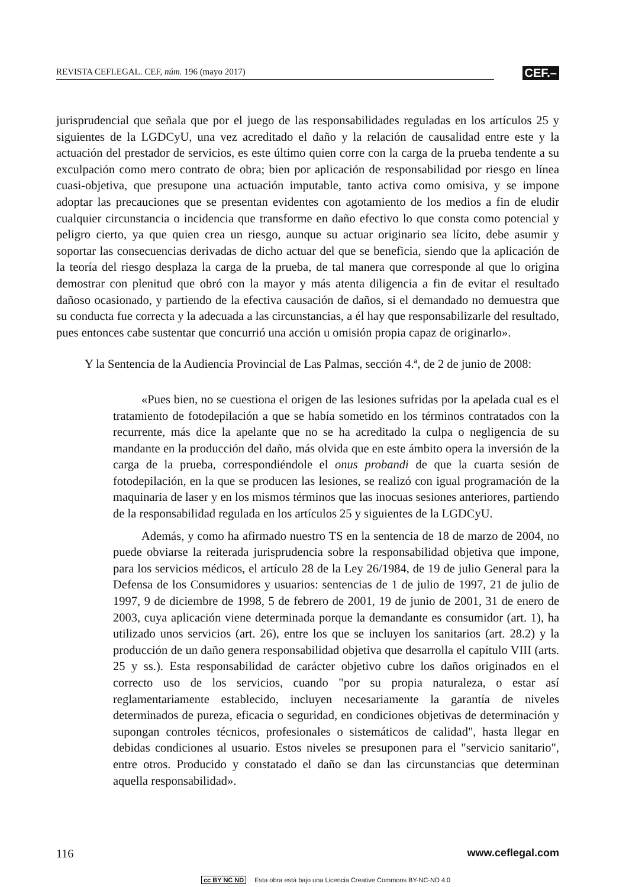REVISTA CEFLEGAL. CEF, núm. 196 (mayo 2017)
CEF.–
jurisprudencial que señala que por el juego de las responsabilidades reguladas en los artículos 25 y siguientes de la LGDCyU, una vez acreditado el daño y la relación de causalidad entre este y la actuación del prestador de servicios, es este último quien corre con la carga de la prueba tendente a su exculpación como mero contrato de obra; bien por aplicación de responsabilidad por riesgo en línea cuasi-objetiva, que presupone una actuación imputable, tanto activa como omisiva, y se impone adoptar las precauciones que se presentan evidentes con agotamiento de los medios a fin de eludir cualquier circunstancia o incidencia que transforme en daño efectivo lo que consta como potencial y peligro cierto, ya que quien crea un riesgo, aunque su actuar originario sea lícito, debe asumir y soportar las consecuencias derivadas de dicho actuar del que se beneficia, siendo que la aplicación de la teoría del riesgo desplaza la carga de la prueba, de tal manera que corresponde al que lo origina demostrar con plenitud que obró con la mayor y más atenta diligencia a fin de evitar el resultado dañoso ocasionado, y partiendo de la efectiva causación de daños, si el demandado no demuestra que su conducta fue correcta y la adecuada a las circunstancias, a él hay que responsabilizarle del resultado, pues entonces cabe sustentar que concurrió una acción u omisión propia capaz de originarlo».
Y la Sentencia de la Audiencia Provincial de Las Palmas, sección 4.ª, de 2 de junio de 2008:
«Pues bien, no se cuestiona el origen de las lesiones sufridas por la apelada cual es el tratamiento de fotodepilación a que se había sometido en los términos contratados con la recurrente, más dice la apelante que no se ha acreditado la culpa o negligencia de su mandante en la producción del daño, más olvida que en este ámbito opera la inversión de la carga de la prueba, correspondiéndole el onus probandi de que la cuarta sesión de fotodepilación, en la que se producen las lesiones, se realizó con igual programación de la maquinaria de laser y en los mismos términos que las inocuas sesiones anteriores, partiendo de la responsabilidad regulada en los artículos 25 y siguientes de la LGDCyU.
Además, y como ha afirmado nuestro TS en la sentencia de 18 de marzo de 2004, no puede obviarse la reiterada jurisprudencia sobre la responsabilidad objetiva que impone, para los servicios médicos, el artículo 28 de la Ley 26/1984, de 19 de julio General para la Defensa de los Consumidores y usuarios: sentencias de 1 de julio de 1997, 21 de julio de 1997, 9 de diciembre de 1998, 5 de febrero de 2001, 19 de junio de 2001, 31 de enero de 2003, cuya aplicación viene determinada porque la demandante es consumidor (art. 1), ha utilizado unos servicios (art. 26), entre los que se incluyen los sanitarios (art. 28.2) y la producción de un daño genera responsabilidad objetiva que desarrolla el capítulo VIII (arts. 25 y ss.). Esta responsabilidad de carácter objetivo cubre los daños originados en el correcto uso de los servicios, cuando "por su propia naturaleza, o estar así reglamentariamente establecido, incluyen necesariamente la garantía de niveles determinados de pureza, eficacia o seguridad, en condiciones objetivas de determinación y supongan controles técnicos, profesionales o sistemáticos de calidad", hasta llegar en debidas condiciones al usuario. Estos niveles se presuponen para el "servicio sanitario", entre otros. Producido y constatado el daño se dan las circunstancias que determinan aquella responsabilidad».
116 www.ceflegal.com
cc BY NC ND Esta obra está bajo una Licencia Creative Commons BY-NC-ND 4.0